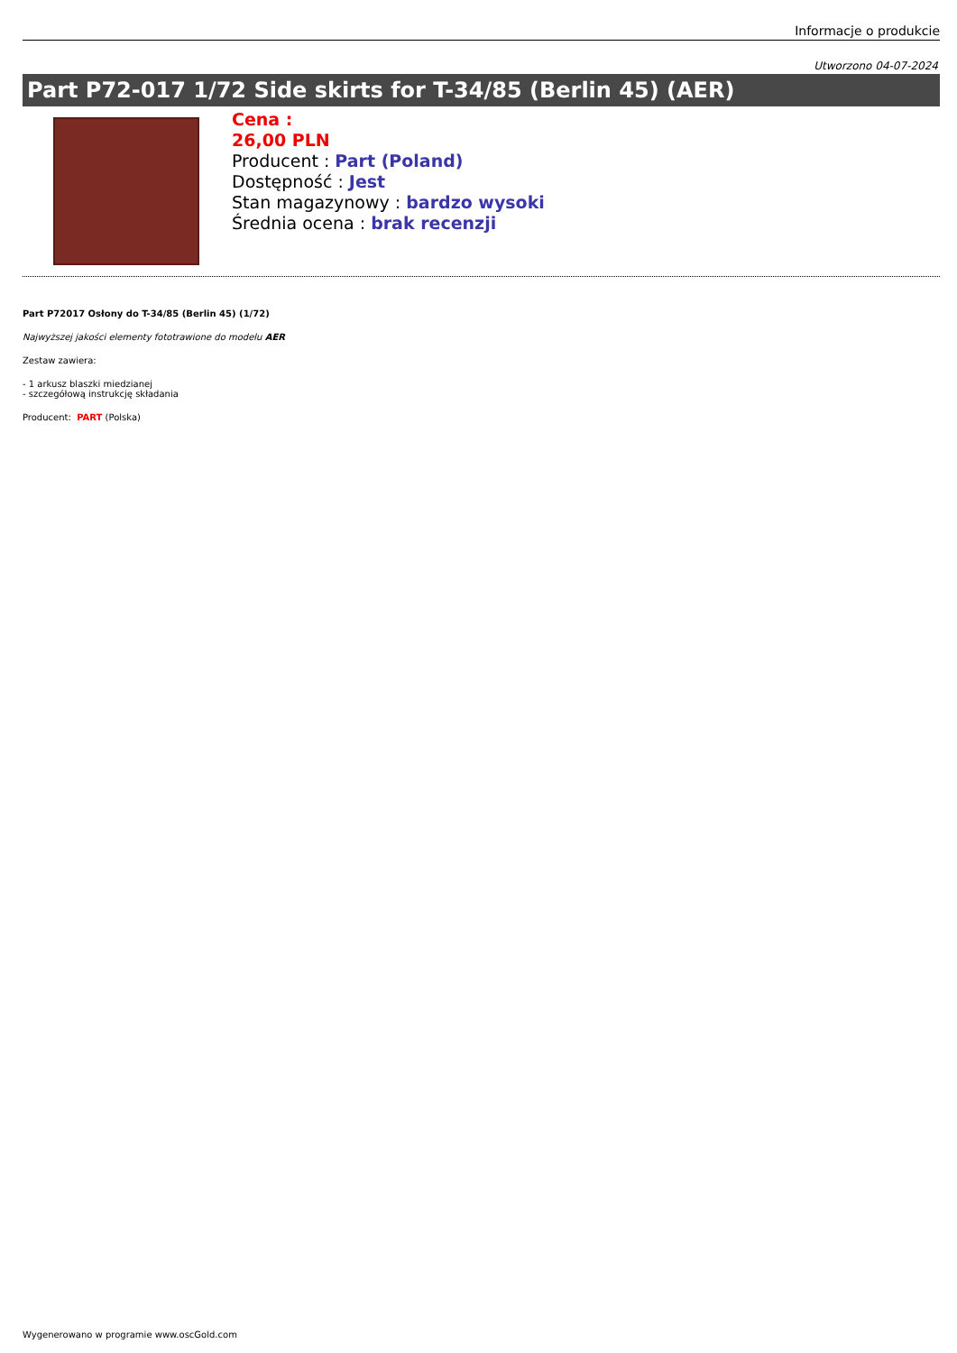Informacje o produkcie
Utworzono 04-07-2024
Part P72-017 1/72 Side skirts for T-34/85 (Berlin 45) (AER)
Cena :
26,00 PLN
Producent : Part (Poland)
Dostępność : Jest
Stan magazynowy : bardzo wysoki
Średnia ocena : brak recenzji
Part P72017 Osłony do T-34/85 (Berlin 45) (1/72)
Najwyższej jakości elementy fototrawione do modelu AER
Zestaw zawiera:
- 1 arkusz blaszki miedzianej
- szczegółową instrukcję składania
Producent: PART (Polska)
Wygenerowano w programie www.oscGold.com